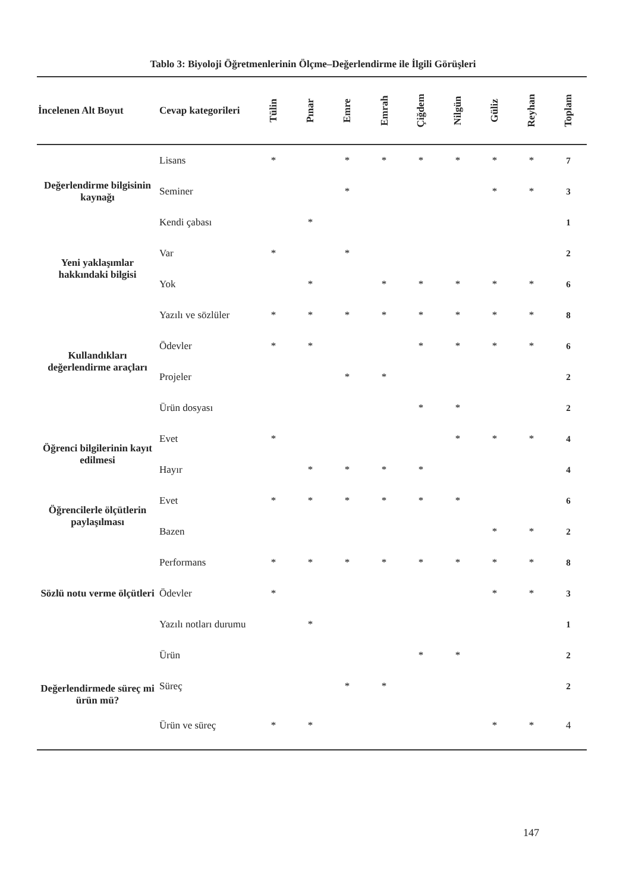Tablo 3: Biyoloji Öğretmenlerinin Ölçme–Değerlendirme ile İlgili Görüşleri
| İncelenen Alt Boyut | Cevap kategorileri | Tülin | Pınar | Emre | Emrah | Çiğdem | Nilgün | Güliz | Reyhan | Toplam |
| --- | --- | --- | --- | --- | --- | --- | --- | --- | --- | --- |
| Değerlendirme bilgisinin kaynağı | Lisans | * | | * | * | * | * | * | * | 7 |
| | Seminer | | | * | | | | * | * | 3 |
| | Kendi çabası | | * | | | | | | | 1 |
| Yeni yaklaşımlar hakkındaki bilgisi | Var | * | | * | | | | | | 2 |
| | Yok | | * | | * | * | * | * | * | 6 |
| Kullandıkları değerlendirme araçları | Yazılı ve sözlüler | * | * | * | * | * | * | * | * | 8 |
| | Ödevler | * | * | | | * | * | * | * | 6 |
| | Projeler | | | * | * | | | | | 2 |
| | Ürün dosyası | | | | | * | * | | | 2 |
| Öğrenci bilgilerinin kayıt edilmesi | Evet | * | | | | | * | * | * | 4 |
| | Hayır | | * | * | * | * | | | | 4 |
| Öğrencilerle ölçütlerin paylaşılması | Evet | * | * | * | * | * | * | | | 6 |
| | Bazen | | | | | | | * | * | 2 |
| Sözlü notu verme ölçütleri | Performans | * | * | * | * | * | * | * | * | 8 |
| | Ödevler | * | | | | | | * | * | 3 |
| | Yazılı notları durumu | | * | | | | | | | 1 |
| Değerlendirmede süreç mi ürün mü? | Ürün | | | | | * | * | | | 2 |
| | Süreç | | | * | * | | | | | 2 |
| | Ürün ve süreç | * | * | | | | | * | * | 4 |
147